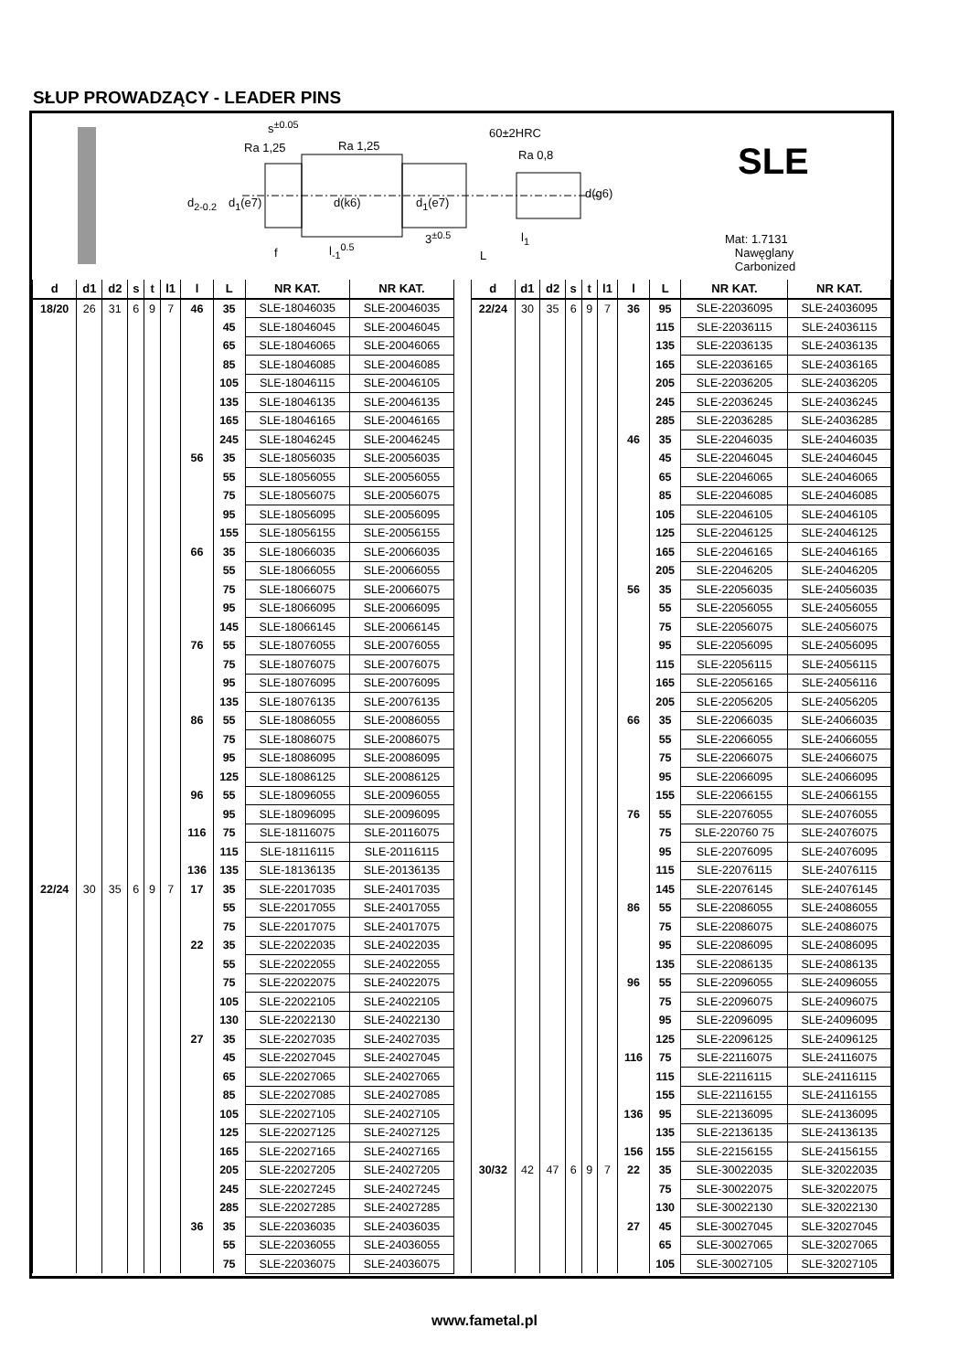SŁUP PROWADZĄCY - LEADER PINS
s<sup>±0.05</sup>
Ra 1,25 Ra 1,25
60±2HRC
Ra 0,8
d<sub>2-0.2</sub> d<sub>1</sub>(e7) d(k6) d<sub>1</sub>(e7)
d(g6)
3<sup>±0.5</sup>
f l<sub>-1</sub><sup>0.5</sup>
L
l<sub>1</sub>
SLE
Mat: 1.7131
Nawęglany
Carbonized
| d | d1 | d2 | s | t | l1 | l | L | NR KAT. | NR KAT. |
| --- | --- | --- | --- | --- | --- | --- | --- | --- | --- |
| 18/20 | 26 | 31 | 6 | 9 | 7 | 46 | 35 | SLE-18046035 | SLE-20046035 |
| | | | | | | | 45 | SLE-18046045 | SLE-20046045 |
| | | | | | | | 65 | SLE-18046065 | SLE-20046065 |
| | | | | | | | 85 | SLE-18046085 | SLE-20046085 |
| | | | | | | | 105 | SLE-18046115 | SLE-20046105 |
| | | | | | | | 135 | SLE-18046135 | SLE-20046135 |
| | | | | | | | 165 | SLE-18046165 | SLE-20046165 |
| | | | | | | | 245 | SLE-18046245 | SLE-20046245 |
| | | | | | | 56 | 35 | SLE-18056035 | SLE-20056035 |
| | | | | | | | 55 | SLE-18056055 | SLE-20056055 |
| | | | | | | | 75 | SLE-18056075 | SLE-20056075 |
| | | | | | | | 95 | SLE-18056095 | SLE-20056095 |
| | | | | | | | 155 | SLE-18056155 | SLE-20056155 |
| | | | | | | 66 | 35 | SLE-18066035 | SLE-20066035 |
| | | | | | | | 55 | SLE-18066055 | SLE-20066055 |
| | | | | | | | 75 | SLE-18066075 | SLE-20066075 |
| | | | | | | | 95 | SLE-18066095 | SLE-20066095 |
| | | | | | | | 145 | SLE-18066145 | SLE-20066145 |
| | | | | | | 76 | 55 | SLE-18076055 | SLE-20076055 |
| | | | | | | | 75 | SLE-18076075 | SLE-20076075 |
| | | | | | | | 95 | SLE-18076095 | SLE-20076095 |
| | | | | | | | 135 | SLE-18076135 | SLE-20076135 |
| | | | | | | 86 | 55 | SLE-18086055 | SLE-20086055 |
| | | | | | | | 75 | SLE-18086075 | SLE-20086075 |
| | | | | | | | 95 | SLE-18086095 | SLE-20086095 |
| | | | | | | | 125 | SLE-18086125 | SLE-20086125 |
| | | | | | | 96 | 55 | SLE-18096055 | SLE-20096055 |
| | | | | | | | 95 | SLE-18096095 | SLE-20096095 |
| | | | | | | 116 | 75 | SLE-18116075 | SLE-20116075 |
| | | | | | | | 115 | SLE-18116115 | SLE-20116115 |
| | | | | | | 136 | 135 | SLE-18136135 | SLE-20136135 |
| 22/24 | 30 | 35 | 6 | 9 | 7 | 17 | 35 | SLE-22017035 | SLE-24017035 |
| | | | | | | | 55 | SLE-22017055 | SLE-24017055 |
| | | | | | | | 75 | SLE-22017075 | SLE-24017075 |
| | | | | | | 22 | 35 | SLE-22022035 | SLE-24022035 |
| | | | | | | | 55 | SLE-22022055 | SLE-24022055 |
| | | | | | | | 75 | SLE-22022075 | SLE-24022075 |
| | | | | | | | 105 | SLE-22022105 | SLE-24022105 |
| | | | | | | | 130 | SLE-22022130 | SLE-24022130 |
| | | | | | | 27 | 35 | SLE-22027035 | SLE-24027035 |
| | | | | | | | 45 | SLE-22027045 | SLE-24027045 |
| | | | | | | | 65 | SLE-22027065 | SLE-24027065 |
| | | | | | | | 85 | SLE-22027085 | SLE-24027085 |
| | | | | | | | 105 | SLE-22027105 | SLE-24027105 |
| | | | | | | | 125 | SLE-22027125 | SLE-24027125 |
| | | | | | | | 165 | SLE-22027165 | SLE-24027165 |
| | | | | | | | 205 | SLE-22027205 | SLE-24027205 |
| | | | | | | | 245 | SLE-22027245 | SLE-24027245 |
| | | | | | | | 285 | SLE-22027285 | SLE-24027285 |
| | | | | | | 36 | 35 | SLE-22036035 | SLE-24036035 |
| | | | | | | | 55 | SLE-22036055 | SLE-24036055 |
| | | | | | | | 75 | SLE-22036075 | SLE-24036075 |
| d | d1 | d2 | s | t | l1 | l | L | NR KAT. | NR KAT. |
| --- | --- | --- | --- | --- | --- | --- | --- | --- | --- |
| 22/24 | 30 | 35 | 6 | 9 | 7 | 36 | 95 | SLE-22036095 | SLE-24036095 |
| | | | | | | | 115 | SLE-22036115 | SLE-24036115 |
| | | | | | | | 135 | SLE-22036135 | SLE-24036135 |
| | | | | | | | 165 | SLE-22036165 | SLE-24036165 |
| | | | | | | | 205 | SLE-22036205 | SLE-24036205 |
| | | | | | | | 245 | SLE-22036245 | SLE-24036245 |
| | | | | | | | 285 | SLE-22036285 | SLE-24036285 |
| | | | | | | 46 | 35 | SLE-22046035 | SLE-24046035 |
| | | | | | | | 45 | SLE-22046045 | SLE-24046045 |
| | | | | | | | 65 | SLE-22046065 | SLE-24046065 |
| | | | | | | | 85 | SLE-22046085 | SLE-24046085 |
| | | | | | | | 105 | SLE-22046105 | SLE-24046105 |
| | | | | | | | 125 | SLE-22046125 | SLE-24046125 |
| | | | | | | | 165 | SLE-22046165 | SLE-24046165 |
| | | | | | | | 205 | SLE-22046205 | SLE-24046205 |
| | | | | | | 56 | 35 | SLE-22056035 | SLE-24056035 |
| | | | | | | | 55 | SLE-22056055 | SLE-24056055 |
| | | | | | | | 75 | SLE-22056075 | SLE-24056075 |
| | | | | | | | 95 | SLE-22056095 | SLE-24056095 |
| | | | | | | | 115 | SLE-22056115 | SLE-24056115 |
| | | | | | | | 165 | SLE-22056165 | SLE-24056116 |
| | | | | | | | 205 | SLE-22056205 | SLE-24056205 |
| | | | | | | 66 | 35 | SLE-22066035 | SLE-24066035 |
| | | | | | | | 55 | SLE-22066055 | SLE-24066055 |
| | | | | | | | 75 | SLE-22066075 | SLE-24066075 |
| | | | | | | | 95 | SLE-22066095 | SLE-24066095 |
| | | | | | | | 155 | SLE-22066155 | SLE-24066155 |
| | | | | | | 76 | 55 | SLE-22076055 | SLE-24076055 |
| | | | | | | | 75 | SLE-220760 75 | SLE-24076075 |
| | | | | | | | 95 | SLE-22076095 | SLE-24076095 |
| | | | | | | | 115 | SLE-22076115 | SLE-24076115 |
| | | | | | | | 145 | SLE-22076145 | SLE-24076145 |
| | | | | | | 86 | 55 | SLE-22086055 | SLE-24086055 |
| | | | | | | | 75 | SLE-22086075 | SLE-24086075 |
| | | | | | | | 95 | SLE-22086095 | SLE-24086095 |
| | | | | | | | 135 | SLE-22086135 | SLE-24086135 |
| | | | | | | 96 | 55 | SLE-22096055 | SLE-24096055 |
| | | | | | | | 75 | SLE-22096075 | SLE-24096075 |
| | | | | | | | 95 | SLE-22096095 | SLE-24096095 |
| | | | | | | | 125 | SLE-22096125 | SLE-24096125 |
| | | | | | | 116 | 75 | SLE-22116075 | SLE-24116075 |
| | | | | | | | 115 | SLE-22116115 | SLE-24116115 |
| | | | | | | | 155 | SLE-22116155 | SLE-24116155 |
| | | | | | | 136 | 95 | SLE-22136095 | SLE-24136095 |
| | | | | | | | 135 | SLE-22136135 | SLE-24136135 |
| | | | | | | 156 | 155 | SLE-22156155 | SLE-24156155 |
| 30/32 | 42 | 47 | 6 | 9 | 7 | 22 | 35 | SLE-30022035 | SLE-32022035 |
| | | | | | | | 75 | SLE-30022075 | SLE-32022075 |
| | | | | | | | 130 | SLE-30022130 | SLE-32022130 |
| | | | | | | 27 | 45 | SLE-30027045 | SLE-32027045 |
| | | | | | | | 65 | SLE-30027065 | SLE-32027065 |
| | | | | | | | 105 | SLE-30027105 | SLE-32027105 |
www.fametal.pl